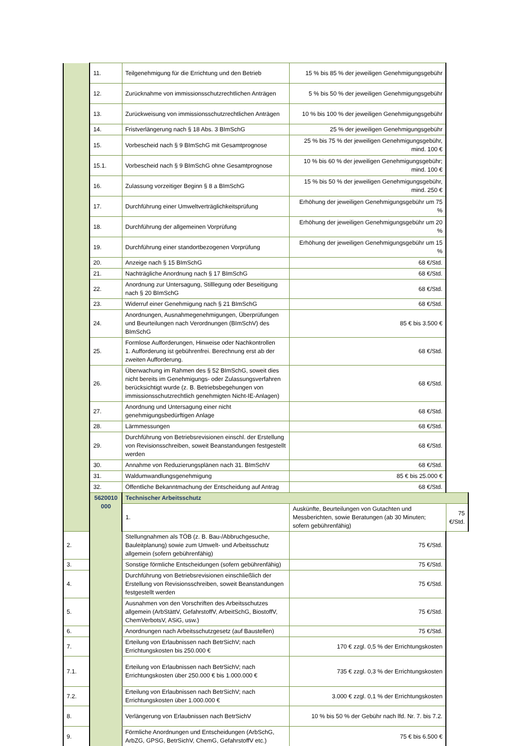| | 11. | Teilgenehmigung für die Errichtung und den Betrieb | 15 % bis 85 % der jeweiligen Genehmigungsgebühr | |
| | 12. | Zurücknahme von immissionsschutzrechtlichen Anträgen | 5 % bis 50 % der jeweiligen Genehmigungsgebühr | |
| | 13. | Zurückweisung von immissionsschutzrechtlichen Anträgen | 10 % bis 100 % der jeweiligen Genehmigungsgebühr | |
| | 14. | Fristverlängerung nach § 18 Abs. 3 BImSchG | 25 % der jeweiligen Genehmigungsgebühr | |
| | 15. | Vorbescheid nach § 9 BImSchG mit Gesamtprognose | 25 % bis 75 % der jeweiligen Genehmigungsgebühr, mind. 100 € | |
| | 15.1. | Vorbescheid nach § 9 BImSchG ohne Gesamtprognose | 10 % bis 60 % der jeweiligen Genehmigungsgebühr; mind. 100 € | |
| | 16. | Zulassung vorzeitiger Beginn § 8 a BImSchG | 15 % bis 50 % der jeweiligen Genehmigungsgebühr, mind. 250 € | |
| | 17. | Durchführung einer Umweltverträglichkeitsprüfung | Erhöhung der jeweiligen Genehmigungsgebühr um 75 % | |
| | 18. | Durchführung der allgemeinen Vorprüfung | Erhöhung der jeweiligen Genehmigungsgebühr um 20 % | |
| | 19. | Durchführung einer standortbezogenen Vorprüfung | Erhöhung der jeweiligen Genehmigungsgebühr um 15 % | |
| | 20. | Anzeige nach § 15 BImSchG | 68 €/Std. | |
| | 21. | Nachträgliche Anordnung nach § 17 BImSchG | 68 €/Std. | |
| | 22. | Anordnung zur Untersagung, Stilllegung oder Beseitigung nach § 20 BImSchG | 68 €/Std. | |
| | 23. | Widerruf einer Genehmigung nach § 21 BImSchG | 68 €/Std. | |
| | 24. | Anordnungen, Ausnahmegenehmigungen, Überprüfungen und Beurteilungen nach Verordnungen (BImSchV) des BImSchG | 85 € bis 3.500 € | |
| | 25. | Formlose Aufforderungen, Hinweise oder Nachkontrollen 1. Aufforderung ist gebührenfrei. Berechnung erst ab der zweiten Aufforderung. | 68 €/Std. | |
| | 26. | Überwachung im Rahmen des § 52 BImSchG, soweit dies nicht bereits im Genehmigungs- oder Zulassungsverfahren berücksichtigt wurde (z. B. Betriebsbegehungen von immissionsschutzrechtlich genehmigten Nicht-IE-Anlagen) | 68 €/Std. | |
| | 27. | Anordnung und Untersagung einer nicht genehmigungsbedürftigen Anlage | 68 €/Std. | |
| | 28. | Lärmmessungen | 68 €/Std. | |
| | 29. | Durchführung von Betriebsrevisionen einschl. der Erstellung von Revisionsschreiben, soweit Beanstandungen festgestellt werden | 68 €/Std. | |
| | 30. | Annahme von Reduzierungsplänen nach 31. BImSchV | 68 €/Std. | |
| | 31. | Waldumwandlungsgenehmigung | 85 € bis 25.000 € | |
| | 32. | Öffentliche Bekanntmachung der Entscheidung auf Antrag | 68 €/Std. | |
| | 5620010 000 | Technischer Arbeitsschutz | | |
| | | 1. | Auskünfte, Beurteilungen von Gutachten und Messberichten, sowie Beratungen (ab 30 Minuten; sofern gebührenfähig) | 75 €/Std. |
| 2. | | Stellungnahmen als TÖB (z. B. Bau-/Abbruchgesuche, Bauleitplanung) sowie zum Umwelt- und Arbeitsschutz allgemein (sofern gebührenfähig) | 75 €/Std. | |
| 3. | | Sonstige förmliche Entscheidungen (sofern gebührenfähig) | 75 €/Std. | |
| 4. | | Durchführung von Betriebsrevisionen einschließlich der Erstellung von Revisionsschreiben, soweit Beanstandungen festgestellt werden | 75 €/Std. | |
| 5. | | Ausnahmen von den Vorschriften des Arbeitsschutzes allgemein (ArbStättV, GefahrstoffV, ArbeitSchG, BiostoffV, ChemVerbotsV, ASiG, usw.) | 75 €/Std. | |
| 6. | | Anordnungen nach Arbeitsschutzgesetz (auf Baustellen) | 75 €/Std. | |
| 7. | | Erteilung von Erlaubnissen nach BetrSichV; nach Errichtungskosten bis 250.000 € | 170 € zzgl. 0,5 % der Errichtungskosten | |
| 7.1. | | Erteilung von Erlaubnissen nach BetrSichV; nach Errichtungskosten über 250.000 € bis 1.000.000 € | 735 € zzgl. 0,3 % der Errichtungskosten | |
| 7.2. | | Erteilung von Erlaubnissen nach BetrSichV; nach Errichtungskosten über 1.000.000 € | 3.000 € zzgl. 0,1 % der Errichtungskosten | |
| 8. | | Verlängerung von Erlaubnissen nach BetrSichV | 10 % bis 50 % der Gebühr nach lfd. Nr. 7. bis 7.2. | |
| 9. | | Förmliche Anordnungen und Entscheidungen (ArbSchG, ArbZG, GPSG, BetrSichV, ChemG, GefahrstoffV etc.) | 75 € bis 6.500 € | |